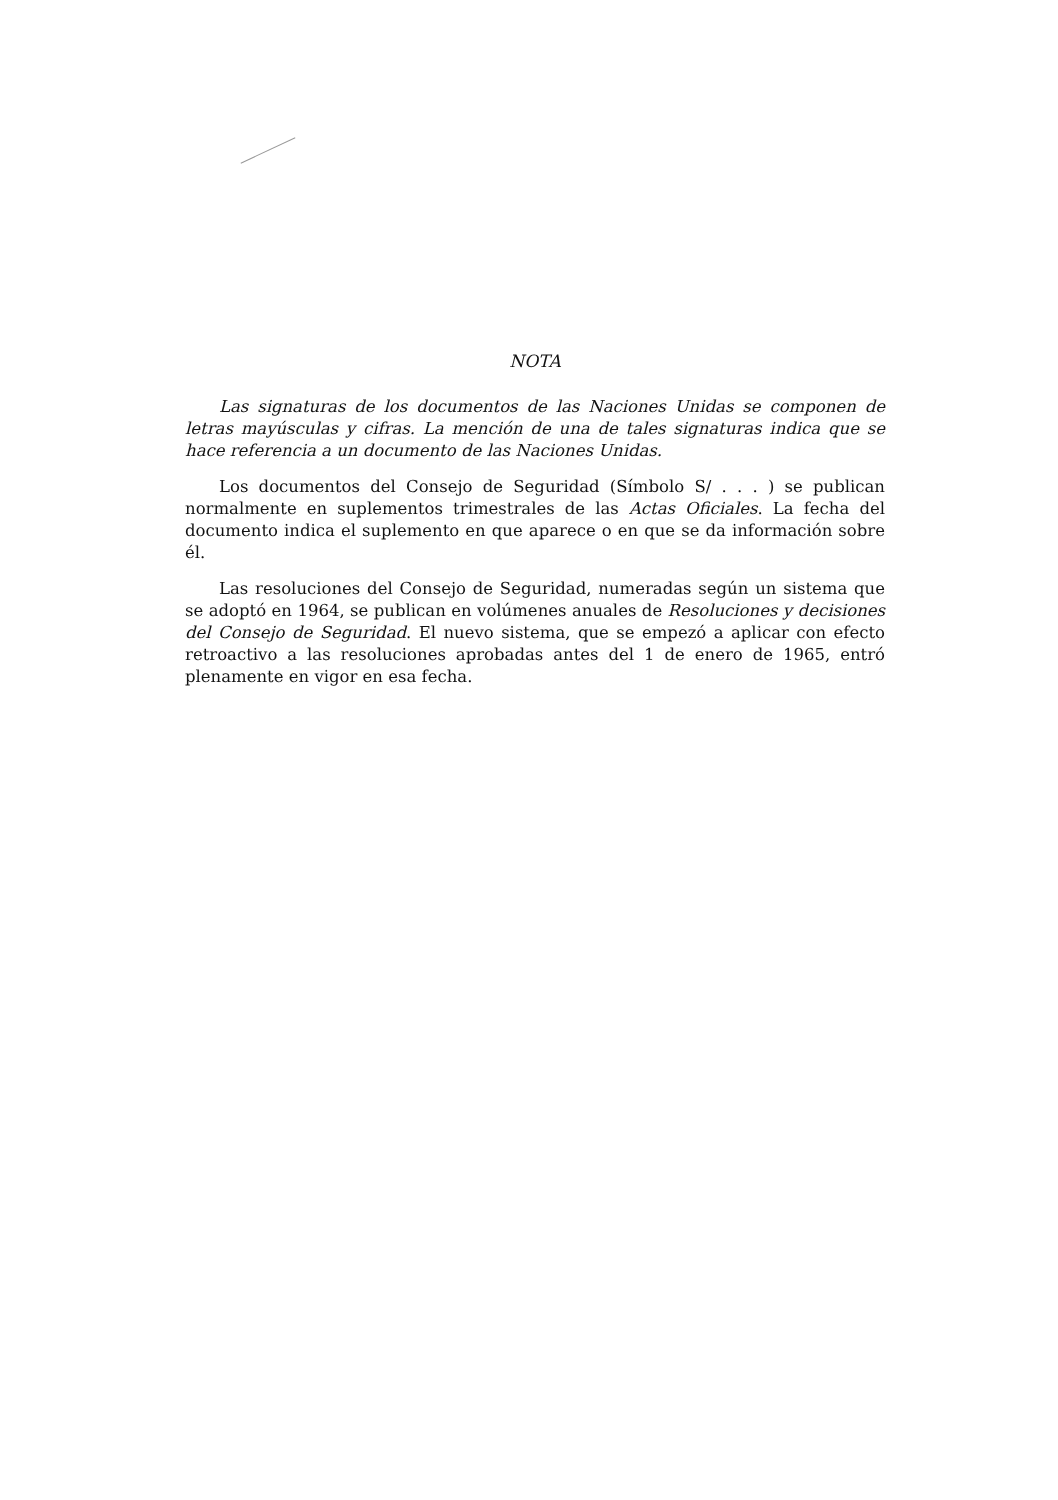NOTA
Las signaturas de los documentos de las Naciones Unidas se componen de letras mayúsculas y cifras. La mención de una de tales signaturas indica que se hace referencia a un documento de las Naciones Unidas.
Los documentos del Consejo de Seguridad (Símbolo S/ . . . ) se publican normalmente en suplementos trimestrales de las Actas Oficiales. La fecha del documento indica el suplemento en que aparece o en que se da información sobre él.
Las resoluciones del Consejo de Seguridad, numeradas según un sistema que se adoptó en 1964, se publican en volúmenes anuales de Resoluciones y decisiones del Consejo de Seguridad. El nuevo sistema, que se empezó a aplicar con efecto retroactivo a las resoluciones aprobadas antes del 1 de enero de 1965, entró plenamente en vigor en esa fecha.